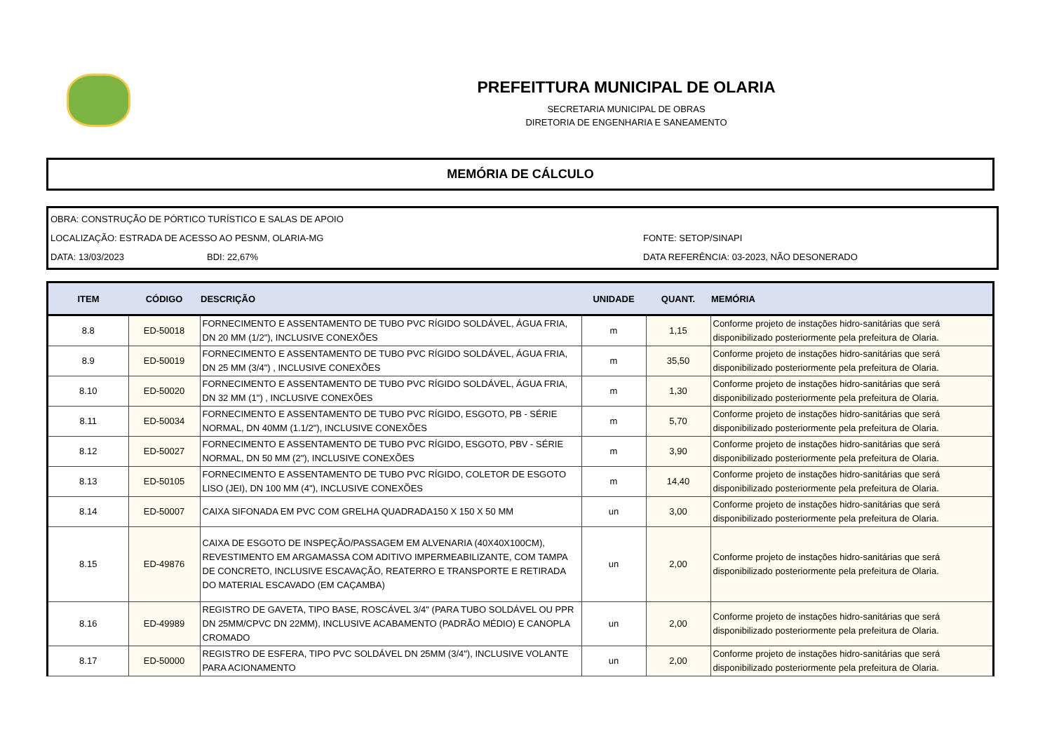PREFEITTURA MUNICIPAL DE OLARIA
SECRETARIA MUNICIPAL DE OBRAS
DIRETORIA DE ENGENHARIA E SANEAMENTO
MEMÓRIA DE CÁLCULO
OBRA: CONSTRUÇÃO DE PÓRTICO TURÍSTICO E SALAS DE APOIO
LOCALIZAÇÃO: ESTRADA DE ACESSO AO PESNM, OLARIA-MG FONTE: SETOP/SINAPI
DATA: 13/03/2023 BDI: 22,67% DATA REFERÊNCIA: 03-2023, NÃO DESONERADO
| ITEM | CÓDIGO | DESCRIÇÃO | UNIDADE | QUANT. | MEMÓRIA |
| --- | --- | --- | --- | --- | --- |
| 8.8 | ED-50018 | FORNECIMENTO E ASSENTAMENTO DE TUBO PVC RÍGIDO SOLDÁVEL, ÁGUA FRIA, DN 20 MM (1/2"), INCLUSIVE CONEXÕES | m | 1,15 | Conforme projeto de instações hidro-sanitárias que será disponibilizado posteriormente pela prefeitura de Olaria. |
| 8.9 | ED-50019 | FORNECIMENTO E ASSENTAMENTO DE TUBO PVC RÍGIDO SOLDÁVEL, ÁGUA FRIA, DN 25 MM (3/4") , INCLUSIVE CONEXÕES | m | 35,50 | Conforme projeto de instações hidro-sanitárias que será disponibilizado posteriormente pela prefeitura de Olaria. |
| 8.10 | ED-50020 | FORNECIMENTO E ASSENTAMENTO DE TUBO PVC RÍGIDO SOLDÁVEL, ÁGUA FRIA, DN 32 MM (1") , INCLUSIVE CONEXÕES | m | 1,30 | Conforme projeto de instações hidro-sanitárias que será disponibilizado posteriormente pela prefeitura de Olaria. |
| 8.11 | ED-50034 | FORNECIMENTO E ASSENTAMENTO DE TUBO PVC RÍGIDO, ESGOTO, PB - SÉRIE NORMAL, DN 40MM (1.1/2"), INCLUSIVE CONEXÕES | m | 5,70 | Conforme projeto de instações hidro-sanitárias que será disponibilizado posteriormente pela prefeitura de Olaria. |
| 8.12 | ED-50027 | FORNECIMENTO E ASSENTAMENTO DE TUBO PVC RÍGIDO, ESGOTO, PBV - SÉRIE NORMAL, DN 50 MM (2"), INCLUSIVE CONEXÕES | m | 3,90 | Conforme projeto de instações hidro-sanitárias que será disponibilizado posteriormente pela prefeitura de Olaria. |
| 8.13 | ED-50105 | FORNECIMENTO E ASSENTAMENTO DE TUBO PVC RÍGIDO, COLETOR DE ESGOTO LISO (JEI), DN 100 MM (4"), INCLUSIVE CONEXÕES | m | 14,40 | Conforme projeto de instações hidro-sanitárias que será disponibilizado posteriormente pela prefeitura de Olaria. |
| 8.14 | ED-50007 | CAIXA SIFONADA EM PVC COM GRELHA QUADRADA150 X 150 X 50 MM | un | 3,00 | Conforme projeto de instações hidro-sanitárias que será disponibilizado posteriormente pela prefeitura de Olaria. |
| 8.15 | ED-49876 | CAIXA DE ESGOTO DE INSPEÇÃO/PASSAGEM EM ALVENARIA (40X40X100CM), REVESTIMENTO EM ARGAMASSA COM ADITIVO IMPERMEABILIZANTE, COM TAMPA DE CONCRETO, INCLUSIVE ESCAVAÇÃO, REATERRO E TRANSPORTE E RETIRADA DO MATERIAL ESCAVADO (EM CAÇAMBA) | un | 2,00 | Conforme projeto de instações hidro-sanitárias que será disponibilizado posteriormente pela prefeitura de Olaria. |
| 8.16 | ED-49989 | REGISTRO DE GAVETA, TIPO BASE, ROSCÁVEL 3/4" (PARA TUBO SOLDÁVEL OU PPR DN 25MM/CPVC DN 22MM), INCLUSIVE ACABAMENTO (PADRÃO MÉDIO) E CANOPLA CROMADO | un | 2,00 | Conforme projeto de instações hidro-sanitárias que será disponibilizado posteriormente pela prefeitura de Olaria. |
| 8.17 | ED-50000 | REGISTRO DE ESFERA, TIPO PVC SOLDÁVEL DN 25MM (3/4"), INCLUSIVE VOLANTE PARA ACIONAMENTO | un | 2,00 | Conforme projeto de instações hidro-sanitárias que será disponibilizado posteriormente pela prefeitura de Olaria. |